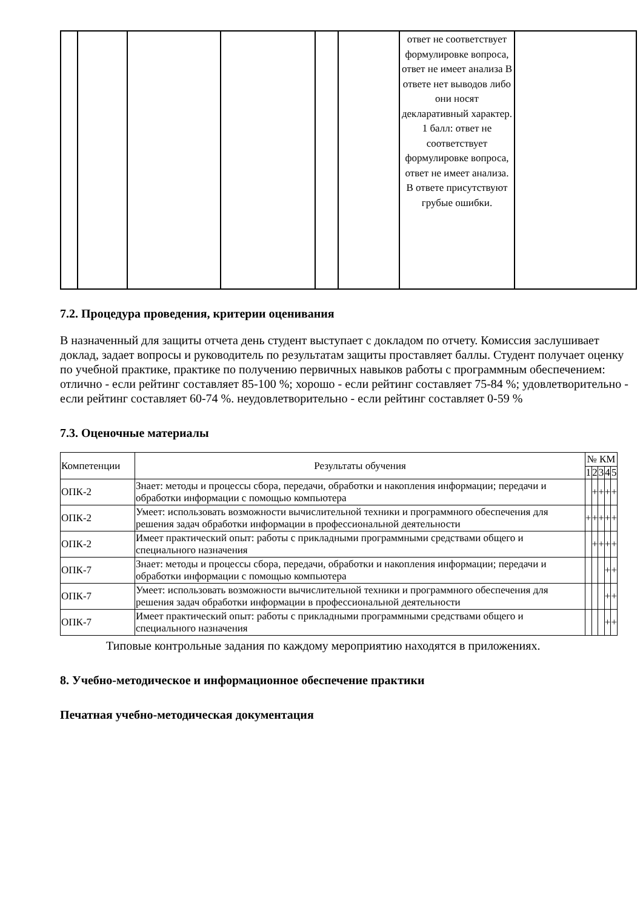| | | | | | | ответ не соответствует формулировке вопроса, ответ не имеет анализа В ответе нет выводов либо они носят декларативный характер. 1 балл: ответ не соответствует формулировке вопроса, ответ не имеет анализа. В ответе присутствуют грубые ошибки. | |
7.2. Процедура проведения, критерии оценивания
В назначенный для защиты отчета день студент выступает с докладом по отчету. Комиссия заслушивает доклад, задает вопросы и руководитель по результатам защиты проставляет баллы. Студент получает оценку по учебной практике, практике по получению первичных навыков работы с программным обеспечением: отлично - если рейтинг составляет 85-100 %; хорошо - если рейтинг составляет 75-84 %; удовлетворительно - если рейтинг составляет 60-74 %. неудовлетворительно - если рейтинг составляет 0-59 %
7.3. Оценочные материалы
| Компетенции | Результаты обучения | № КМ | | | | |
| --- | --- | --- | --- | --- | --- | --- |
| | | 1 | 2 | 3 | 4 | 5 |
| ОПК-2 | Знает: методы и процессы сбора, передачи, обработки и накопления информации; передачи и обработки информации с помощью компьютера | | + | + | + | + |
| ОПК-2 | Умеет: использовать возможности вычислительной техники и программного обеспечения для решения задач обработки информации в профессиональной деятельности | + | + | + | + | + |
| ОПК-2 | Имеет практический опыт: работы с прикладными программными средствами общего и специального назначения | | + | + | + | + |
| ОПК-7 | Знает: методы и процессы сбора, передачи, обработки и накопления информации; передачи и обработки информации с помощью компьютера | | | | + | + |
| ОПК-7 | Умеет: использовать возможности вычислительной техники и программного обеспечения для решения задач обработки информации в профессиональной деятельности | | | | + | + |
| ОПК-7 | Имеет практический опыт: работы с прикладными программными средствами общего и специального назначения | | | | + | + |
Типовые контрольные задания по каждому мероприятию находятся в приложениях.
8. Учебно-методическое и информационное обеспечение практики
Печатная учебно-методическая документация